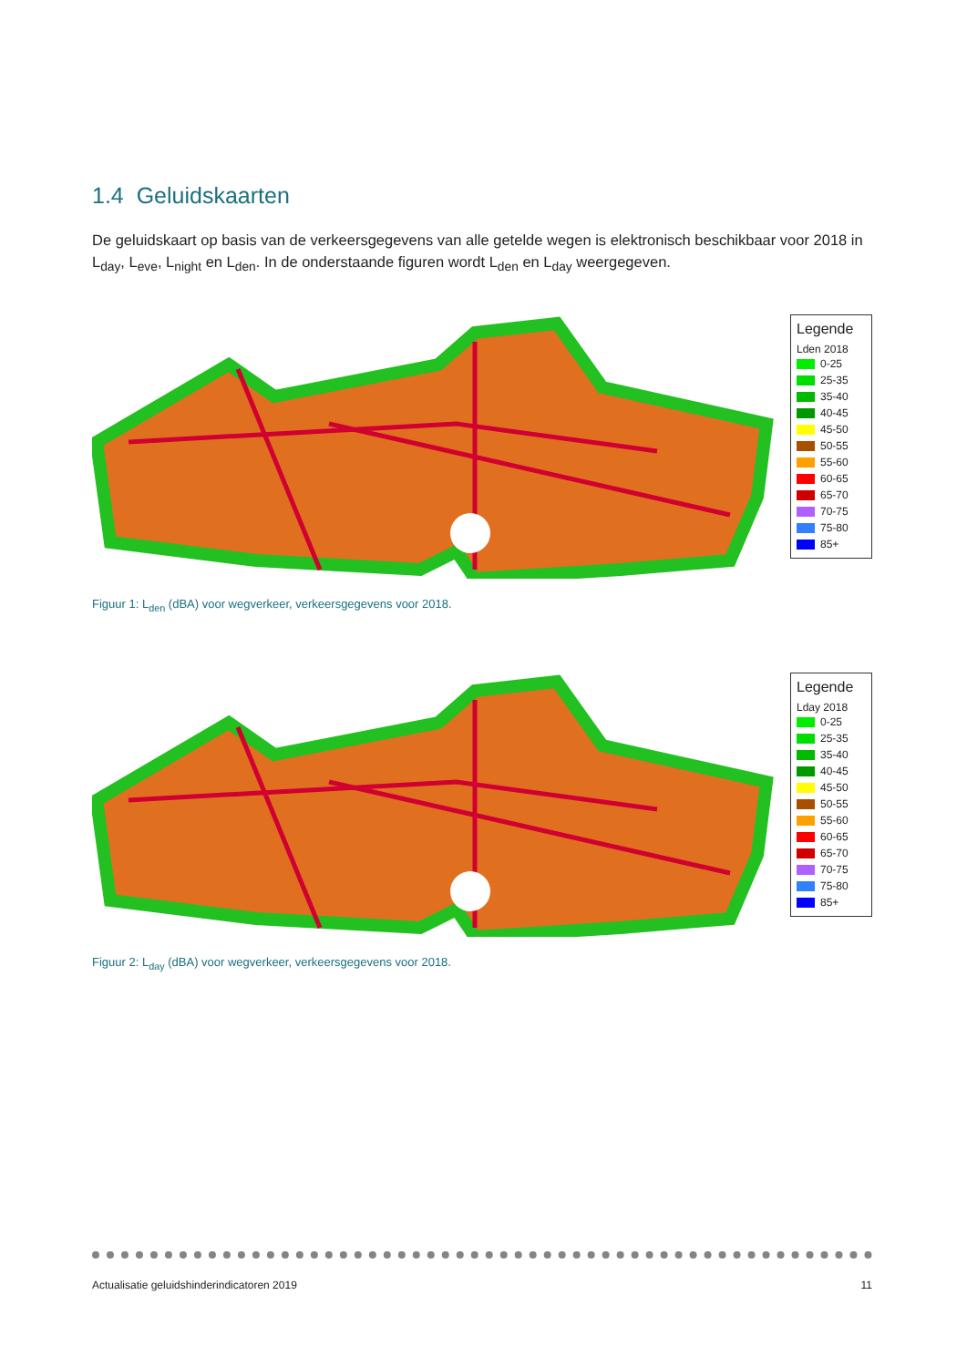1.4 Geluidskaarten
De geluidskaart op basis van de verkeersgegevens van alle getelde wegen is elektronisch beschikbaar voor 2018 in L<sub>day</sub>, L<sub>eve</sub>, L<sub>night</sub> en L<sub>den</sub>. In de onderstaande figuren wordt L<sub>den</sub> en L<sub>day</sub> weergegeven.
Legende
Lden 2018
0-25
25-35
35-40
40-45
45-50
50-55
55-60
60-65
65-70
70-75
75-80
85+
Figuur 1: L<sub>den</sub> (dBA) voor wegverkeer, verkeersgegevens voor 2018.
Legende
Lday 2018
0-25
25-35
35-40
40-45
45-50
50-55
55-60
60-65
65-70
70-75
75-80
85+
Figuur 2: L<sub>day</sub> (dBA) voor wegverkeer, verkeersgegevens voor 2018.
Actualisatie geluidshinderindicatoren 2019 11